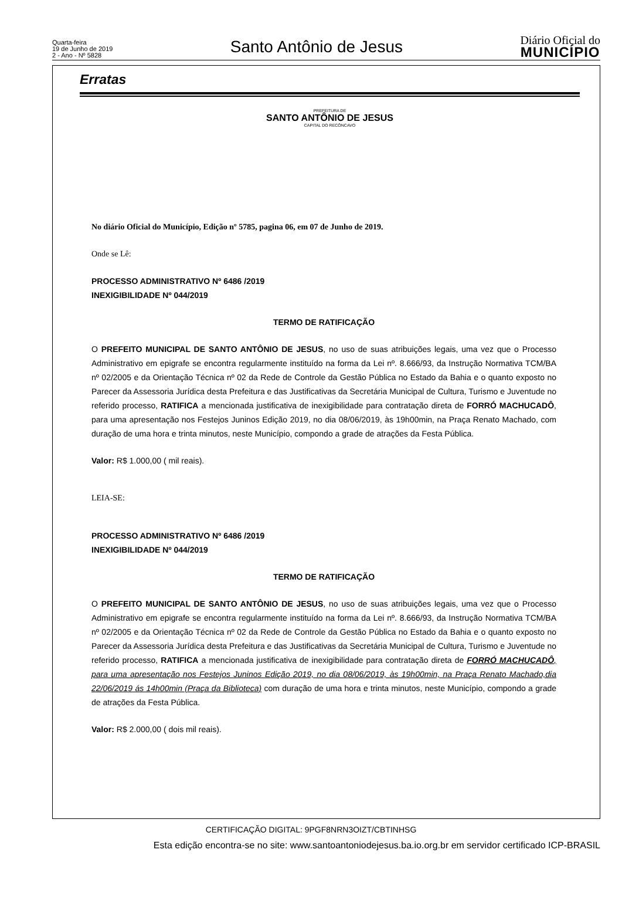Quarta-feira
19 de Junho de 2019
2 - Ano - Nº 5828
Santo Antônio de Jesus
Diário Oficial do
MUNICÍPIO
Erratas
PREFEITURA DE
SANTO ANTÔNIO DE JESUS
CAPITAL DO RECÔNCAVO
No diário Oficial do Município, Edição nº 5785, pagina 06, em 07 de Junho de 2019.
Onde se Lê:
PROCESSO ADMINISTRATIVO Nº 6486 /2019
INEXIGIBILIDADE Nº 044/2019
TERMO DE RATIFICAÇÃO
O PREFEITO MUNICIPAL DE SANTO ANTÔNIO DE JESUS, no uso de suas atribuições legais, uma vez que o Processo Administrativo em epigrafe se encontra regularmente instituído na forma da Lei nº. 8.666/93, da Instrução Normativa TCM/BA nº 02/2005 e da Orientação Técnica nº 02 da Rede de Controle da Gestão Pública no Estado da Bahia e o quanto exposto no Parecer da Assessoria Jurídica desta Prefeitura e das Justificativas da Secretária Municipal de Cultura, Turismo e Juventude no referido processo, RATIFICA a mencionada justificativa de inexigibilidade para contratação direta de FORRÓ MACHUCADÔ, para uma apresentação nos Festejos Juninos Edição 2019, no dia 08/06/2019, às 19h00min, na Praça Renato Machado, com duração de uma hora e trinta minutos, neste Município, compondo a grade de atrações da Festa Pública.
Valor: R$ 1.000,00 ( mil reais).
LEIA-SE:
PROCESSO ADMINISTRATIVO Nº 6486 /2019
INEXIGIBILIDADE Nº 044/2019
TERMO DE RATIFICAÇÃO
O PREFEITO MUNICIPAL DE SANTO ANTÔNIO DE JESUS, no uso de suas atribuições legais, uma vez que o Processo Administrativo em epigrafe se encontra regularmente instituído na forma da Lei nº. 8.666/93, da Instrução Normativa TCM/BA nº 02/2005 e da Orientação Técnica nº 02 da Rede de Controle da Gestão Pública no Estado da Bahia e o quanto exposto no Parecer da Assessoria Jurídica desta Prefeitura e das Justificativas da Secretária Municipal de Cultura, Turismo e Juventude no referido processo, RATIFICA a mencionada justificativa de inexigibilidade para contratação direta de FORRÓ MACHUCADÔ, para uma apresentação nos Festejos Juninos Edição 2019, no dia 08/06/2019, às 19h00min, na Praça Renato Machado,dia 22/06/2019 ás 14h00min (Praça da Biblioteca) com duração de uma hora e trinta minutos, neste Município, compondo a grade de atrações da Festa Pública.
Valor: R$ 2.000,00 ( dois mil reais).
CERTIFICAÇÃO DIGITAL: 9PGF8NRN3OIZT/CBTINHSG
Esta edição encontra-se no site: www.santoantoniodejesus.ba.io.org.br em servidor certificado ICP-BRASIL